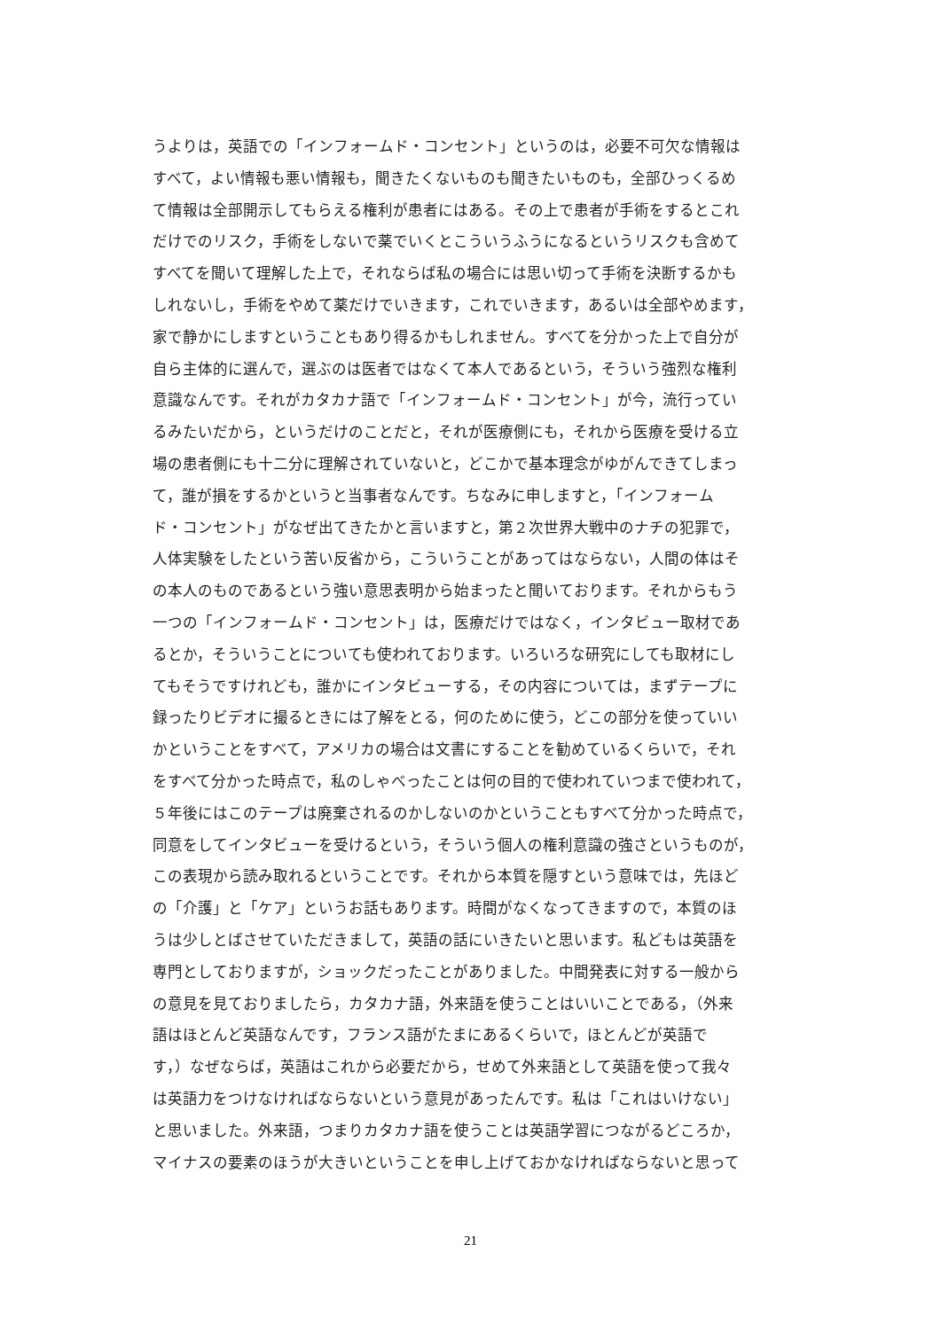うよりは，英語での「インフォームド・コンセント」というのは，必要不可欠な情報は
すべて，よい情報も悪い情報も，聞きたくないものも聞きたいものも，全部ひっくるめ
て情報は全部開示してもらえる権利が患者にはある。その上で患者が手術をするとこれ
だけでのリスク，手術をしないで薬でいくとこういうふうになるというリスクも含めて
すべてを聞いて理解した上で，それならば私の場合には思い切って手術を決断するかも
しれないし，手術をやめて薬だけでいきます，これでいきます，あるいは全部やめます，
家で静かにしますということもあり得るかもしれません。すべてを分かった上で自分が
自ら主体的に選んで，選ぶのは医者ではなくて本人であるという，そういう強烈な権利
意識なんです。それがカタカナ語で「インフォームド・コンセント」が今，流行ってい
るみたいだから，というだけのことだと，それが医療側にも，それから医療を受ける立
場の患者側にも十二分に理解されていないと，どこかで基本理念がゆがんできてしまっ
て，誰が損をするかというと当事者なんです。ちなみに申しますと，「インフォーム
ド・コンセント」がなぜ出てきたかと言いますと，第２次世界大戦中のナチの犯罪で，
人体実験をしたという苦い反省から，こういうことがあってはならない，人間の体はそ
の本人のものであるという強い意思表明から始まったと聞いております。それからもう
一つの「インフォームド・コンセント」は，医療だけではなく，インタビュー取材であ
るとか，そういうことについても使われております。いろいろな研究にしても取材にし
てもそうですけれども，誰かにインタビューする，その内容については，まずテープに
録ったりビデオに撮るときには了解をとる，何のために使う，どこの部分を使っていい
かということをすべて，アメリカの場合は文書にすることを勧めているくらいで，それ
をすべて分かった時点で，私のしゃべったことは何の目的で使われていつまで使われて，
５年後にはこのテープは廃棄されるのかしないのかということもすべて分かった時点で，
同意をしてインタビューを受けるという，そういう個人の権利意識の強さというものが，
この表現から読み取れるということです。それから本質を隠すという意味では，先ほど
の「介護」と「ケア」というお話もあります。時間がなくなってきますので，本質のほ
うは少しとばさせていただきまして，英語の話にいきたいと思います。私どもは英語を
専門としておりますが，ショックだったことがありました。中間発表に対する一般から
の意見を見ておりましたら，カタカナ語，外来語を使うことはいいことである，（外来
語はほとんど英語なんです，フランス語がたまにあるくらいで，ほとんどが英語で
す，）なぜならば，英語はこれから必要だから，せめて外来語として英語を使って我々
は英語力をつけなければならないという意見があったんです。私は「これはいけない」
と思いました。外来語，つまりカタカナ語を使うことは英語学習につながるどころか，
マイナスの要素のほうが大きいということを申し上げておかなければならないと思って
21